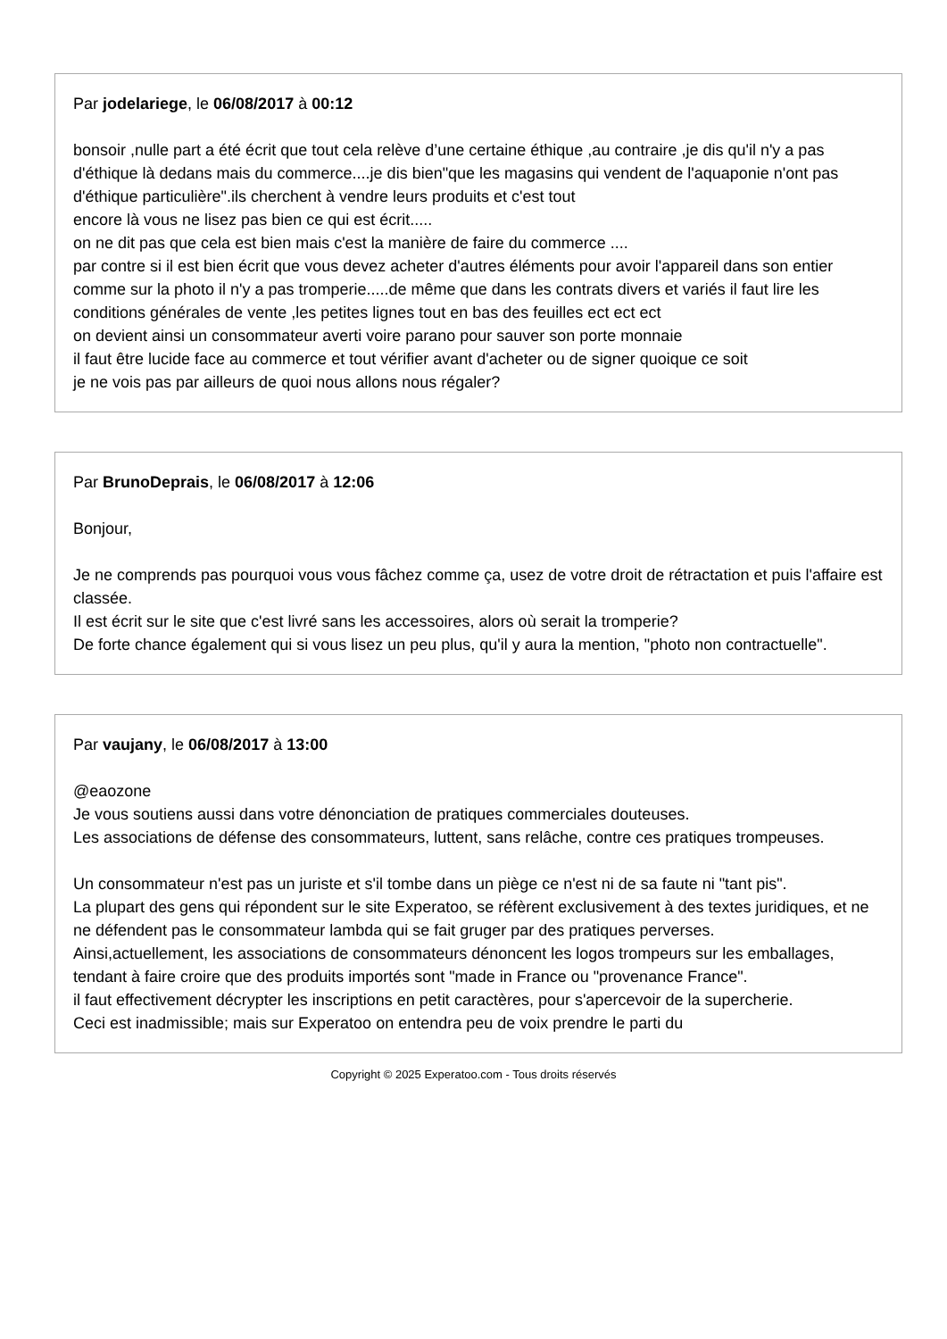Par jodelariege, le 06/08/2017 à 00:12
bonsoir ,nulle part a été écrit que tout cela relève d’une certaine éthique ,au contraire ,je dis qu'il n'y a pas d'éthique là dedans mais du commerce....je dis bien"que les magasins qui vendent de l'aquaponie n'ont pas d'éthique particulière".ils cherchent à vendre leurs produits et c'est tout
encore là vous ne lisez pas bien ce qui est écrit.....
on ne dit pas que cela est bien mais c'est la manière de faire du commerce ....
par contre si il est bien écrit que vous devez acheter d'autres éléments pour avoir l'appareil dans son entier comme sur la photo il n'y a pas tromperie.....de même que dans les contrats divers et variés il faut lire les conditions générales de vente ,les petites lignes tout en bas des feuilles ect ect ect
on devient ainsi un consommateur averti voire parano pour sauver son porte monnaie
il faut être lucide face au commerce et tout vérifier avant d'acheter ou de signer quoique ce soit
je ne vois pas par ailleurs de quoi nous allons nous régaler?
Par BrunoDeprais, le 06/08/2017 à 12:06
Bonjour,
Je ne comprends pas pourquoi vous vous fâchez comme ça, usez de votre droit de rétractation et puis l'affaire est classée.
Il est écrit sur le site que c'est livré sans les accessoires, alors où serait la tromperie?
De forte chance également qui si vous lisez un peu plus, qu'il y aura la mention, "photo non contractuelle".
Par vaujany, le 06/08/2017 à 13:00
@eaozone
Je vous soutiens aussi dans votre dénonciation de pratiques commerciales douteuses.
Les associations de défense des consommateurs, luttent, sans relâche, contre ces pratiques trompeuses.
Un consommateur n'est pas un juriste et s'il tombe dans un piège ce n'est ni de sa faute ni "tant pis".
La plupart des gens qui répondent sur le site Experatoo, se réfèrent exclusivement à des textes juridiques, et ne ne défendent pas le consommateur lambda qui se fait gruger par des pratiques perverses.
Ainsi,actuellement, les associations de consommateurs dénoncent les logos trompeurs sur les emballages, tendant à faire croire que des produits importés sont "made in France ou "provenance France".
il faut effectivement décrypter les inscriptions en petit caractères, pour s'apercevoir de la supercherie.
Ceci est inadmissible; mais sur Experatoo on entendra peu de voix prendre le parti du
Copyright © 2025 Experatoo.com - Tous droits réservés